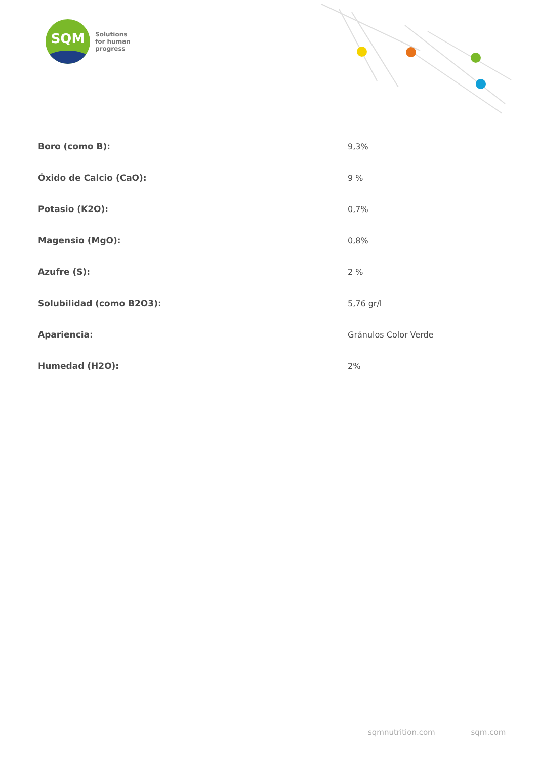SQM
Solutions
for human
progress
| Boro (como B): | 9,3% |
| Óxido de Calcio (CaO): | 9 % |
| Potasio (K2O): | 0,7% |
| Magensio (MgO): | 0,8% |
| Azufre (S): | 2 % |
| Solubilidad (como B2O3): | 5,76 gr/l |
| Apariencia: | Gránulos Color Verde |
| Humedad (H2O): | 2% |
sqmnutrition.com sqm.com